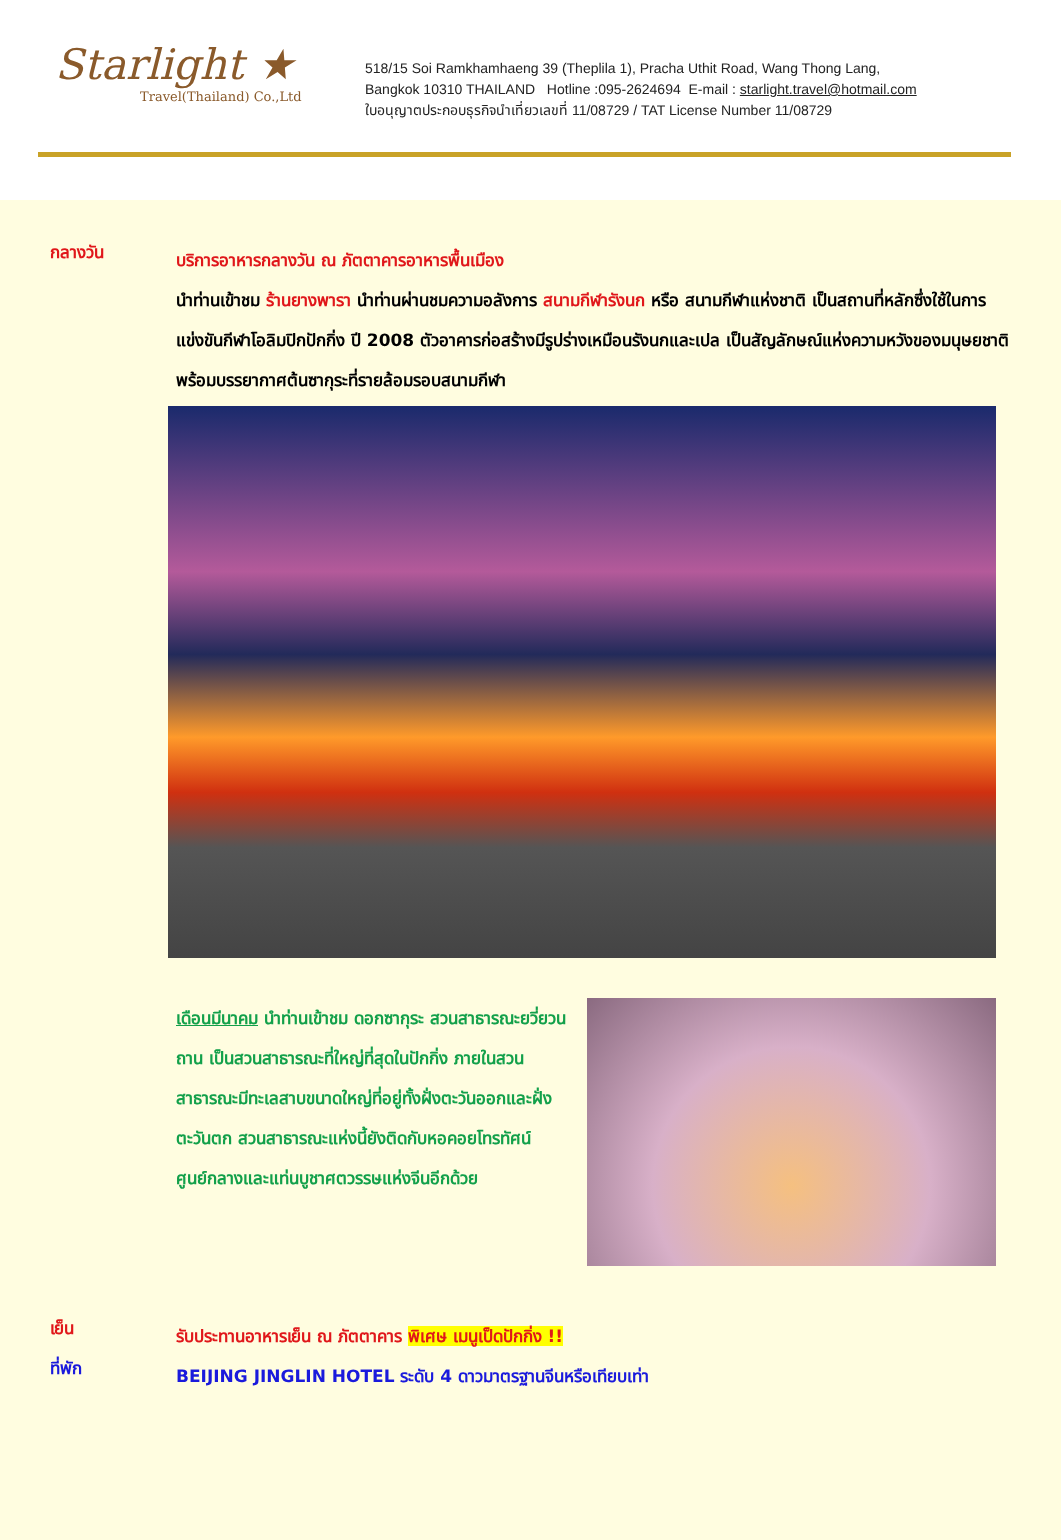Starlight ★
Travel(Thailand) Co.,Ltd
518/15 Soi Ramkhamhaeng 39 (Theplila 1), Pracha Uthit Road, Wang Thong Lang,
Bangkok 10310 THAILAND Hotline :095-2624694 E-mail : starlight.travel@hotmail.com
ใบอนุญาตประกอบธุรกิจนำเที่ยวเลขที่ 11/08729 / TAT License Number 11/08729
กลางวัน
บริการอาหารกลางวัน ณ ภัตตาคารอาหารพื้นเมือง
นำท่านเข้าชม ร้านยางพารา นำท่านผ่านชมความอลังการ สนามกีฬารังนก หรือ สนามกีฬาแห่งชาติ เป็นสถานที่หลักซึ่งใช้ในการแข่งขันกีฬาโอลิมปิกปักกิ่ง ปี 2008 ตัวอาคารก่อสร้างมีรูปร่างเหมือนรังนกและเปล เป็นสัญลักษณ์แห่งความหวังของมนุษยชาติ พร้อมบรรยากาศต้นซากุระที่รายล้อมรอบสนามกีฬา
เดือนมีนาคม นำท่านเข้าชม ดอกซากุระ สวนสาธารณะยวี่ยวนถาน เป็นสวนสาธารณะที่ใหญ่ที่สุดในปักกิ่ง ภายในสวนสาธารณะมีทะเลสาบขนาดใหญ่ที่อยู่ทั้งฝั่งตะวันออกและฝั่งตะวันตก สวนสาธารณะแห่งนี้ยังติดกับหอคอยโทรทัศน์ศูนย์กลางและแท่นบูชาศตวรรษแห่งจีนอีกด้วย
เย็น
รับประทานอาหารเย็น ณ ภัตตาคาร พิเศษ เมนูเป็ดปักกิ่ง !!
ที่พัก
BEIJING JINGLIN HOTEL ระดับ 4 ดาวมาตรฐานจีนหรือเทียบเท่า